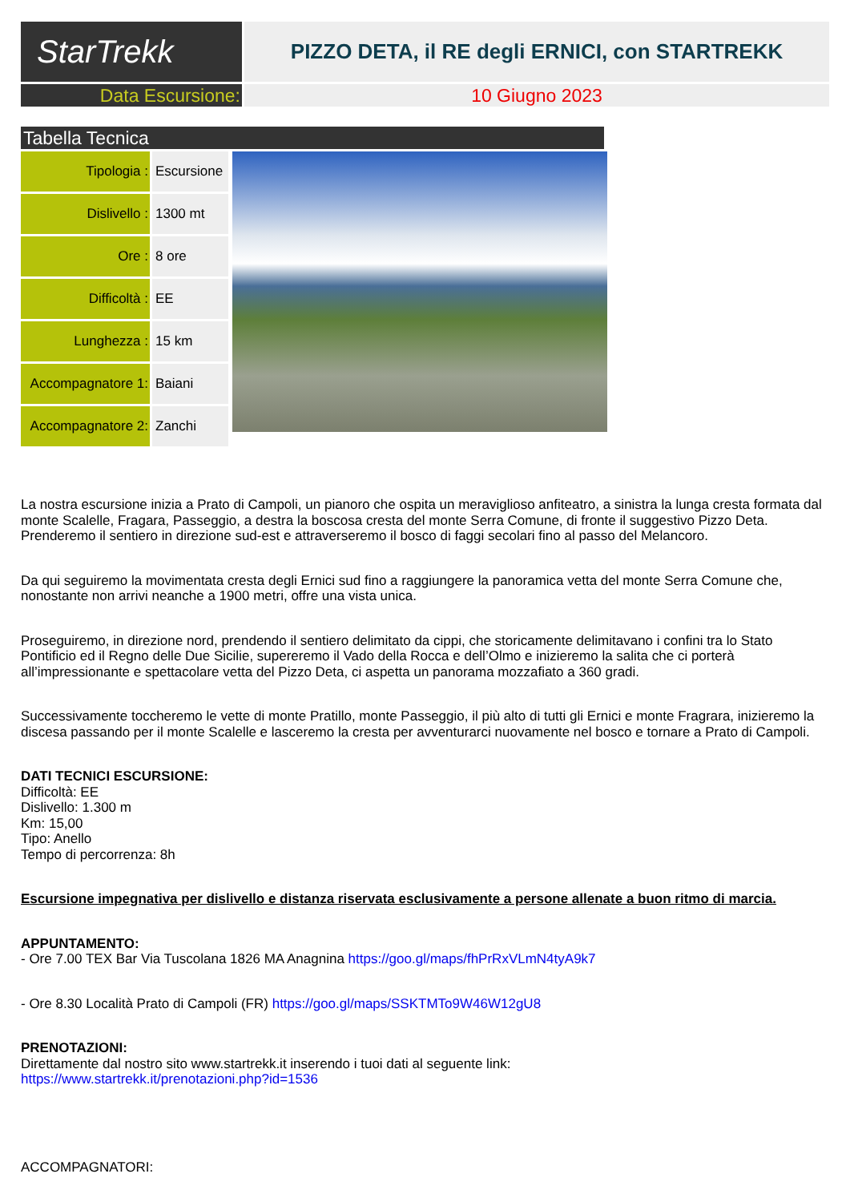StarTrekk
PIZZO DETA, il RE degli ERNICI, con STARTREKK
Data Escursione: 10 Giugno 2023
Tabella Tecnica
| Tipologia : | Escursione |
| Dislivello : | 1300 mt |
| Ore : | 8 ore |
| Difficoltà : | EE |
| Lunghezza : | 15 km |
| Accompagnatore 1: | Baiani |
| Accompagnatore 2: | Zanchi |
La nostra escursione inizia a Prato di Campoli, un pianoro che ospita un meraviglioso anfiteatro, a sinistra la lunga cresta formata dal monte Scalelle, Fragara, Passeggio, a destra la boscosa cresta del monte Serra Comune, di fronte il suggestivo Pizzo Deta.
Prenderemo il sentiero in direzione sud-est e attraverseremo il bosco di faggi secolari fino al passo del Melancoro.
Da qui seguiremo la movimentata cresta degli Ernici sud fino a raggiungere la panoramica vetta del monte Serra Comune che, nonostante non arrivi neanche a 1900 metri, offre una vista unica.
Proseguiremo, in direzione nord, prendendo il sentiero delimitato da cippi, che storicamente delimitavano i confini tra lo Stato Pontificio ed il Regno delle Due Sicilie, supereremo il Vado della Rocca e dell’Olmo e inizieremo la salita che ci porterà all’impressionante e spettacolare vetta del Pizzo Deta, ci aspetta un panorama mozzafiato a 360 gradi.
Successivamente toccheremo le vette di monte Pratillo, monte Passeggio, il più alto di tutti gli Ernici e monte Fragrara, inizieremo la discesa passando per il monte Scalelle e lasceremo la cresta per avventurarci nuovamente nel bosco e tornare a Prato di Campoli.
DATI TECNICI ESCURSIONE:
Difficoltà: EE
Dislivello: 1.300 m
Km: 15,00
Tipo: Anello
Tempo di percorrenza: 8h
Escursione impegnativa per dislivello e distanza riservata esclusivamente a persone allenate a buon ritmo di marcia.
APPUNTAMENTO:
- Ore 7.00 TEX Bar Via Tuscolana 1826 MA Anagnina https://goo.gl/maps/fhPrRxVLmN4tyA9k7
- Ore 8.30 Località Prato di Campoli (FR) https://goo.gl/maps/SSKTMTo9W46W12gU8
PRENOTAZIONI:
Direttamente dal nostro sito www.startrekk.it inserendo i tuoi dati al seguente link:
https://www.startrekk.it/prenotazioni.php?id=1536
ACCOMPAGNATORI: